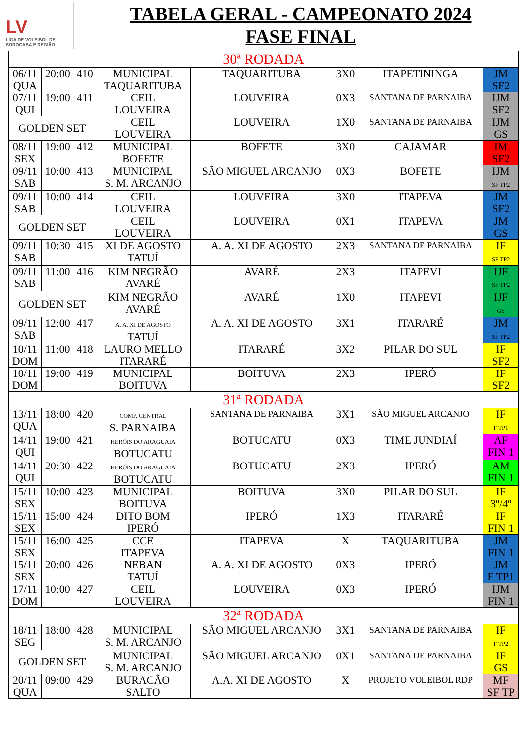LV
LIGA DE VOLEIBOL DE SOROCABA E REGIÃO
TABELA GERAL - CAMPEONATO 2024
FASE FINAL
| 30ª RODADA | | | | | | | |
| 06/11 QUA | 20:00 | 410 | MUNICIPAL TAQUARITUBA | TAQUARITUBA | 3X0 | ITAPETININGA | JM SF2 |
| 07/11 QUI | 19:00 | 411 | CEIL LOUVEIRA | LOUVEIRA | 0X3 | SANTANA DE PARNAIBA | IJM SF2 |
| GOLDEN SET | | | CEIL LOUVEIRA | LOUVEIRA | 1X0 | SANTANA DE PARNAIBA | IJM GS |
| 08/11 SEX | 19:00 | 412 | MUNICIPAL BOFETE | BOFETE | 3X0 | CAJAMAR | IM SF2 |
| 09/11 SAB | 10:00 | 413 | MUNICIPAL S. M. ARCANJO | SÃO MIGUEL ARCANJO | 0X3 | BOFETE | IJM SF TP2 |
| 09/11 SAB | 10:00 | 414 | CEIL LOUVEIRA | LOUVEIRA | 3X0 | ITAPEVA | JM SF2 |
| GOLDEN SET | | | CEIL LOUVEIRA | LOUVEIRA | 0X1 | ITAPEVA | JM GS |
| 09/11 SAB | 10:30 | 415 | XI DE AGOSTO TATUÍ | A. A. XI DE AGOSTO | 2X3 | SANTANA DE PARNAIBA | IF SF TP2 |
| 09/11 SAB | 11:00 | 416 | KIM NEGRÃO AVARÉ | AVARÉ | 2X3 | ITAPEVI | IJF SF TP2 |
| GOLDEN SET | | | KIM NEGRÃO AVARÉ | AVARÉ | 1X0 | ITAPEVI | IJF GS |
| 09/11 SAB | 12:00 | 417 | A. A. XI DE AGOSTO TATUÍ | A. A. XI DE AGOSTO | 3X1 | ITARARÉ | JM SF TP2 |
| 10/11 DOM | 11:00 | 418 | LAURO MELLO ITARARÉ | ITARARÉ | 3X2 | PILAR DO SUL | IF SF2 |
| 10/11 DOM | 19:00 | 419 | MUNICIPAL BOITUVA | BOITUVA | 2X3 | IPERÓ | IF SF2 |
| 31ª RODADA | | | | | | | |
| 13/11 QUA | 18:00 | 420 | COMP. CENTRAL S. PARNAIBA | SANTANA DE PARNAIBA | 3X1 | SÃO MIGUEL ARCANJO | IF F TP1 |
| 14/11 QUI | 19:00 | 421 | HERÓIS DO ARAGUAIA BOTUCATU | BOTUCATU | 0X3 | TIME JUNDIAÍ | AF FIN 1 |
| 14/11 QUI | 20:30 | 422 | HERÓIS DO ARAGUAIA BOTUCATU | BOTUCATU | 2X3 | IPERÓ | AM FIN 1 |
| 15/11 SEX | 10:00 | 423 | MUNICIPAL BOITUVA | BOITUVA | 3X0 | PILAR DO SUL | IF 3º/4º |
| 15/11 SEX | 15:00 | 424 | DITO BOM IPERÓ | IPERÓ | 1X3 | ITARARÉ | IF FIN 1 |
| 15/11 SEX | 16:00 | 425 | CCE ITAPEVA | ITAPEVA | X | TAQUARITUBA | JM FIN 1 |
| 15/11 SEX | 20:00 | 426 | NEBAN TATUÍ | A. A. XI DE AGOSTO | 0X3 | IPERÓ | JM F TP1 |
| 17/11 DOM | 10:00 | 427 | CEIL LOUVEIRA | LOUVEIRA | 0X3 | IPERÓ | IJM FIN 1 |
| 32ª RODADA | | | | | | | |
| 18/11 SEG | 18:00 | 428 | MUNICIPAL S. M. ARCANJO | SÃO MIGUEL ARCANJO | 3X1 | SANTANA DE PARNAIBA | IF F TP2 |
| GOLDEN SET | | | MUNICIPAL S. M. ARCANJO | SÃO MIGUEL ARCANJO | 0X1 | SANTANA DE PARNAIBA | IF GS |
| 20/11 QUA | 09:00 | 429 | BURACÃO SALTO | A.A. XI DE AGOSTO | X | PROJETO VOLEIBOL RDP | MF SF TP |